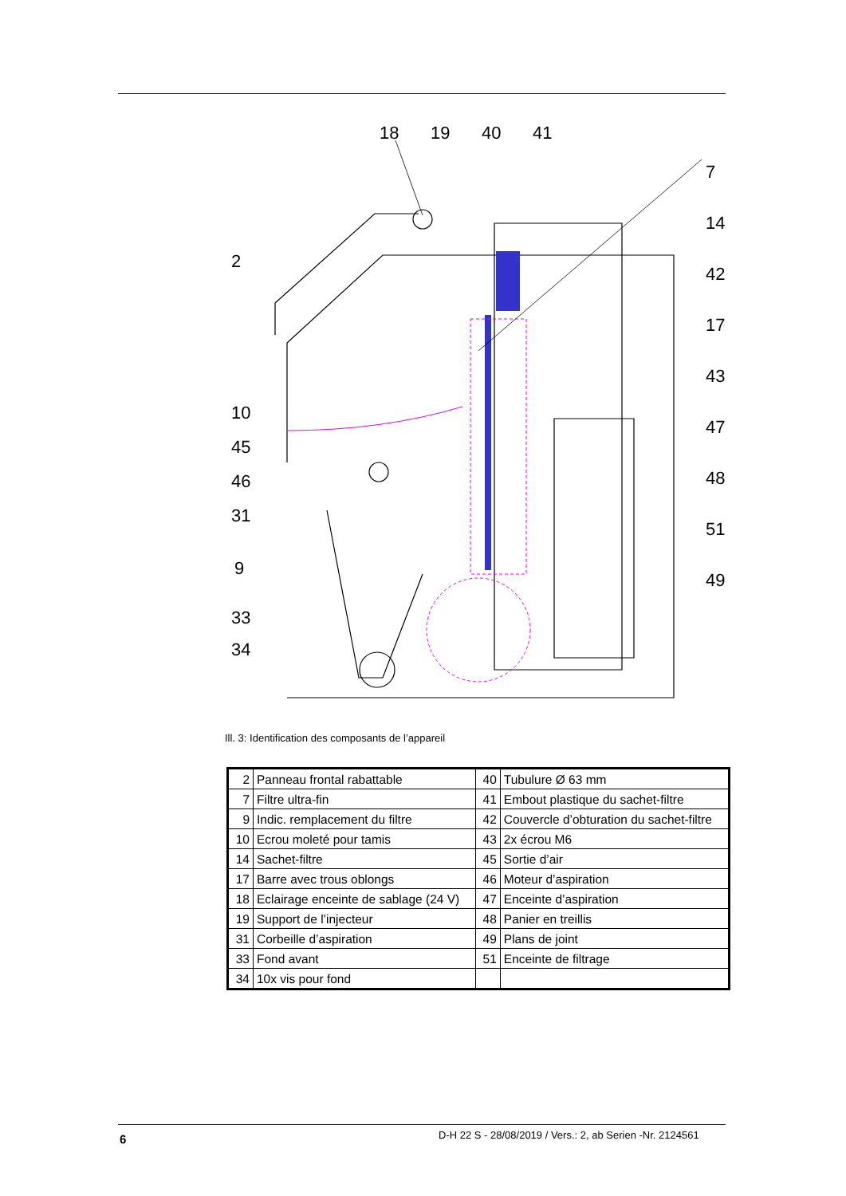18
19
40
41
7
14
42
17
43
47
48
51
49
2
10
45
46
31
9
33
34
Ill. 3: Identification des composants de l’appareil
| 2 | Panneau frontal rabattable | 40 | Tubulure Ø 63 mm |
| 7 | Filtre ultra-fin | 41 | Embout plastique du sachet-filtre |
| 9 | Indic. remplacement du filtre | 42 | Couvercle d’obturation du sachet-filtre |
| 10 | Ecrou moleté pour tamis | 43 | 2x écrou M6 |
| 14 | Sachet-filtre | 45 | Sortie d’air |
| 17 | Barre avec trous oblongs | 46 | Moteur d’aspiration |
| 18 | Eclairage enceinte de sablage (24 V) | 47 | Enceinte d’aspiration |
| 19 | Support de l’injecteur | 48 | Panier en treillis |
| 31 | Corbeille d’aspiration | 49 | Plans de joint |
| 33 | Fond avant | 51 | Enceinte de filtrage |
| 34 | 10x vis pour fond | | |
6
D-H 22 S - 28/08/2019 / Vers.: 2, ab Serien -Nr. 2124561